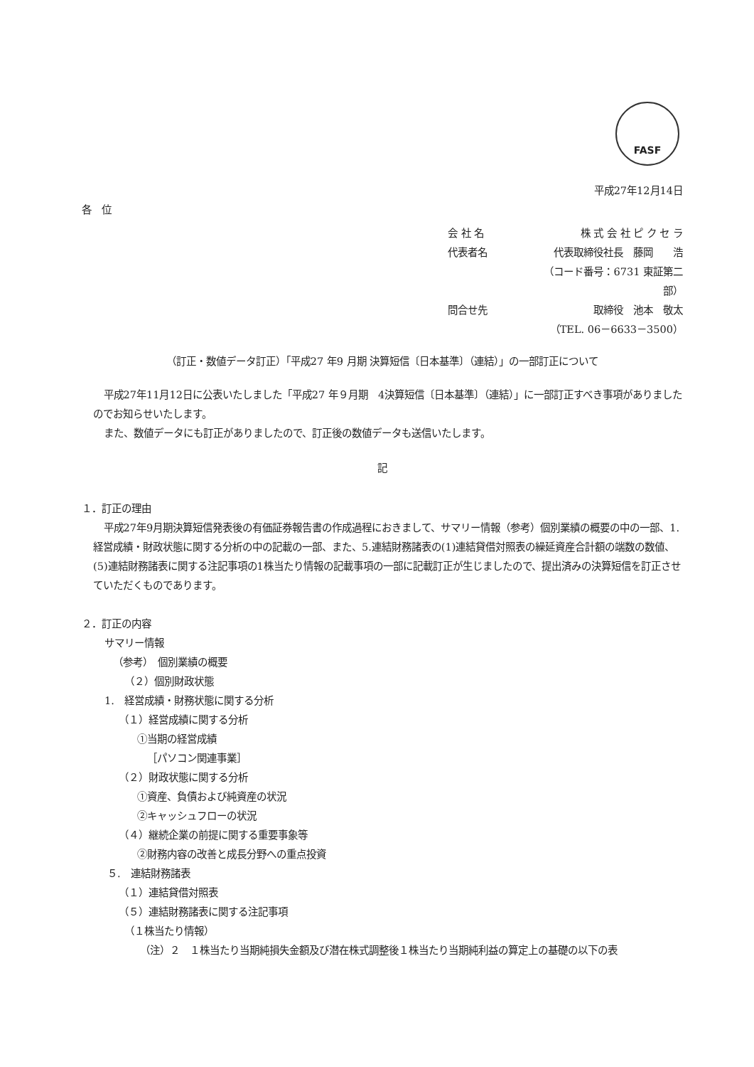FASF
平成27年12月14日
各　位
会 社 名 株 式 会 社 ピ ク セ ラ
代表者名 代表取締役社長　藤岡　　浩
（コード番号：6731 東証第二部）
問合せ先 取締役　池本　敬太
（TEL. 06－6633－3500）
（訂正・数値データ訂正）「平成27 年9 月期 決算短信〔日本基準〕（連結）」の一部訂正について
平成27年11月12日に公表いたしました「平成27 年９月期　4決算短信〔日本基準〕（連結）」に一部訂正すべき事項がありましたのでお知らせいたします。
また、数値データにも訂正がありましたので、訂正後の数値データも送信いたします。
記
１．訂正の理由
平成27年9月期決算短信発表後の有価証券報告書の作成過程におきまして、サマリー情報（参考）個別業績の概要の中の一部、1.経営成績・財政状態に関する分析の中の記載の一部、また、5.連結財務諸表の(1)連結貸借対照表の繰延資産合計額の端数の数値、(5)連結財務諸表に関する注記事項の1株当たり情報の記載事項の一部に記載訂正が生じましたので、提出済みの決算短信を訂正させていただくものであります。
２．訂正の内容
サマリー情報
（参考）　個別業績の概要
（２）個別財政状態
1.　経営成績・財務状態に関する分析
（１）経営成績に関する分析
①当期の経営成績
［パソコン関連事業］
（２）財政状態に関する分析
①資産、負債および純資産の状況
②キャッシュフローの状況
（４）継続企業の前提に関する重要事象等
②財務内容の改善と成長分野への重点投資
５.　連結財務諸表
（１）連結貸借対照表
（５）連結財務諸表に関する注記事項
（１株当たり情報）
（注）２　１株当たり当期純損失金額及び潜在株式調整後１株当たり当期純利益の算定上の基礎の以下の表